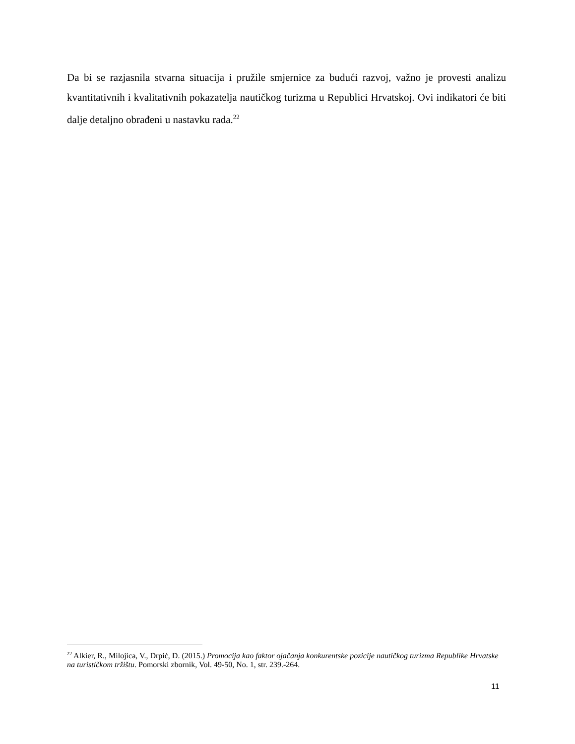Da bi se razjasnila stvarna situacija i pružile smjernice za budući razvoj, važno je provesti analizu kvantitativnih i kvalitativnih pokazatelja nautičkog turizma u Republici Hrvatskoj. Ovi indikatori će biti dalje detaljno obrađeni u nastavku rada.<sup>22</sup>
<sup>22</sup> Alkier, R., Milojica, V., Drpić, D. (2015.) Promocija kao faktor ojačanja konkurentske pozicije nautičkog turizma Republike Hrvatske na turističkom tržištu. Pomorski zbornik, Vol. 49-50, No. 1, str. 239.-264.
11